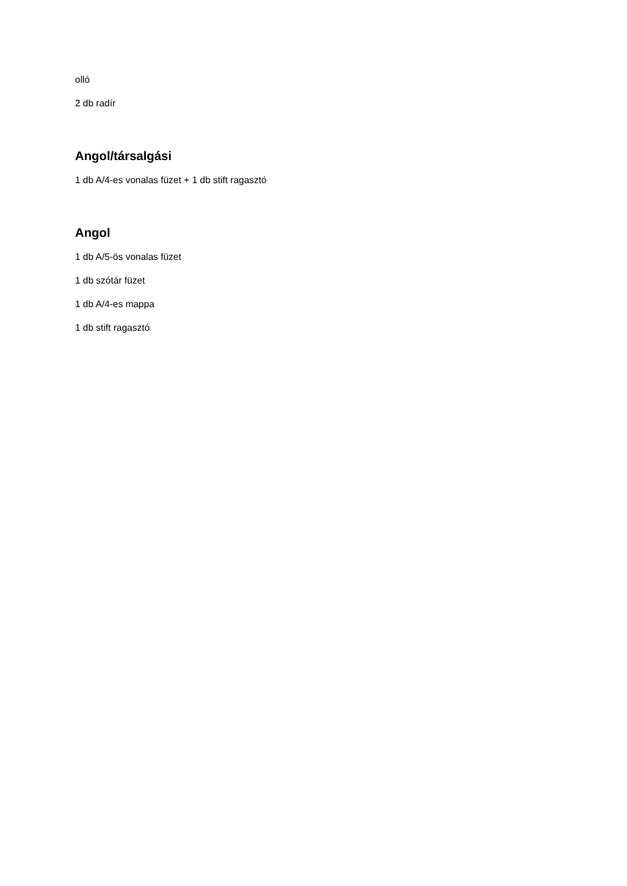olló
2 db radír
Angol/társalgási
1 db A/4-es vonalas füzet + 1 db stift ragasztó
Angol
1 db A/5-ös vonalas füzet
1 db szótár füzet
1 db A/4-es mappa
1 db stift ragasztó